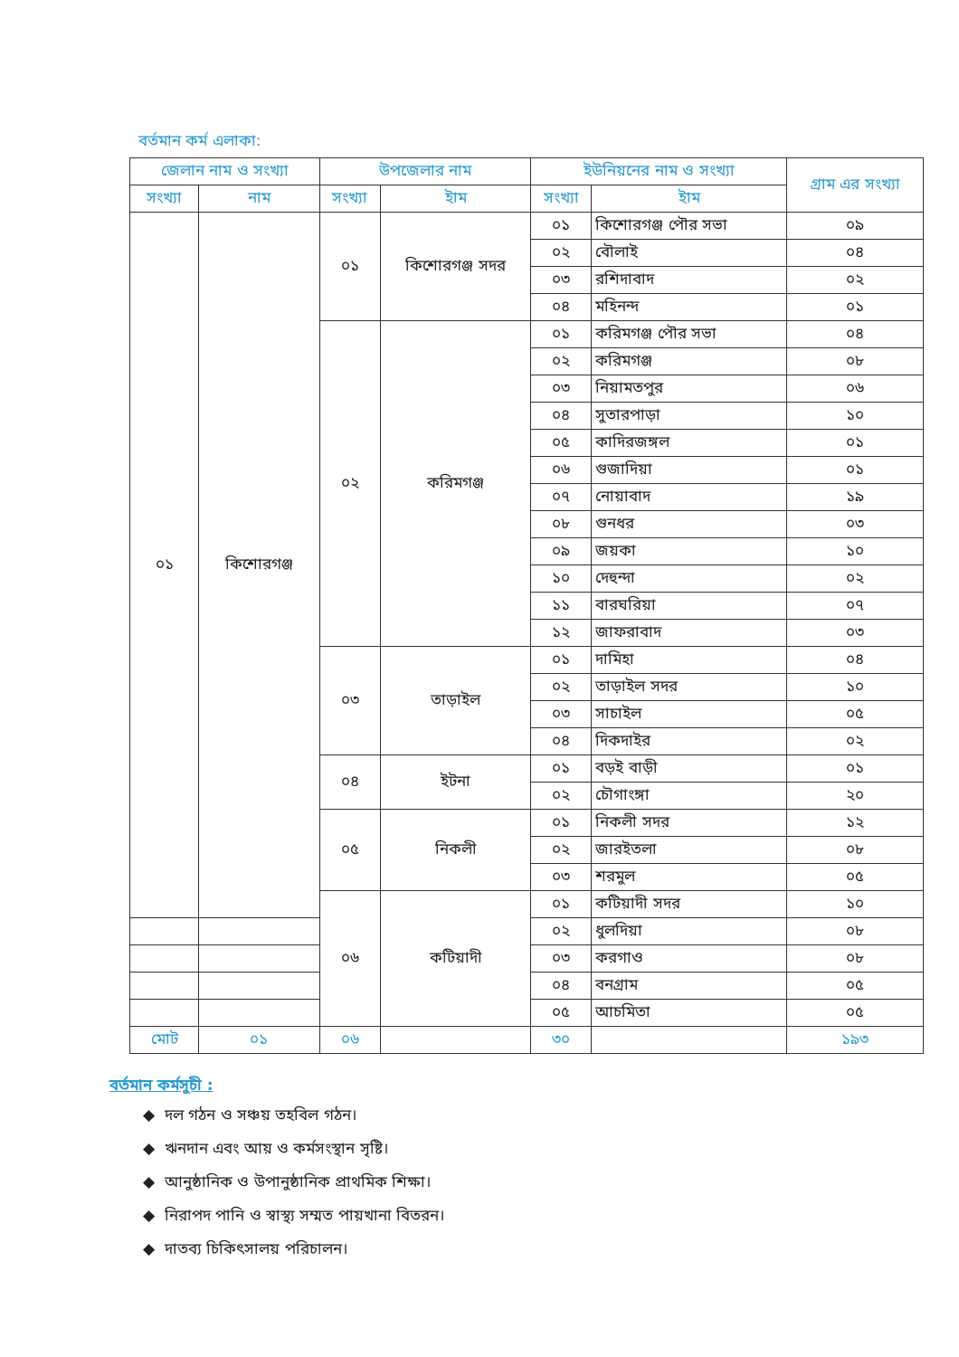বর্তমান কর্ম এলাকা:
| জেলান নাম ও সংখ্যা | | উপজেলার নাম | | ইউনিয়নের নাম ও সংখ্যা | | গ্রাম এর সংখ্যা |
| --- | --- | --- | --- | --- | --- | --- |
| সংখ্যা | নাম | সংখ্যা | ইাম | সংখ্যা | ইাম | |
| ০১ | কিশোরগঞ্জ | ০১ | কিশোরগঞ্জ সদর | ০১ | কিশোরগঞ্জ পৌর সভা | ০৯ |
| | | | | ০২ | বৌলাই | ০৪ |
| | | | | ০৩ | রশিদাবাদ | ০২ |
| | | | | ০৪ | মহিনন্দ | ০১ |
| | | ০২ | করিমগঞ্জ | ০১ | করিমগঞ্জ পৌর সভা | ০৪ |
| | | | | ০২ | করিমগঞ্জ | ০৮ |
| | | | | ০৩ | নিয়ামতপুর | ০৬ |
| | | | | ০৪ | সুতারপাড়া | ১০ |
| | | | | ০৫ | কাদিরজঙ্গল | ০১ |
| | | | | ০৬ | গুজাদিয়া | ০১ |
| | | | | ০৭ | নোয়াবাদ | ১৯ |
| | | | | ০৮ | গুনধর | ০৩ |
| | | | | ০৯ | জয়কা | ১০ |
| | | | | ১০ | দেহুন্দা | ০২ |
| | | | | ১১ | বারঘরিয়া | ০৭ |
| | | | | ১২ | জাফরাবাদ | ০৩ |
| | | ০৩ | তাড়াইল | ০১ | দামিহা | ০৪ |
| | | | | ০২ | তাড়াইল সদর | ১০ |
| | | | | ০৩ | সাচাইল | ০৫ |
| | | | | ০৪ | দিকদাইর | ০২ |
| | | ০৪ | ইটনা | ০১ | বড়ই বাড়ী | ০১ |
| | | | | ০২ | চৌগাংঙ্গা | ২০ |
| | | ০৫ | নিকলী | ০১ | নিকলী সদর | ১২ |
| | | | | ০২ | জারইতলা | ০৮ |
| | | | | ০৩ | শরমুল | ০৫ |
| | | ০৬ | কটিয়াদী | ০১ | কটিয়াদী সদর | ১০ |
| | | | | ০২ | ধুলদিয়া | ০৮ |
| | | | | ০৩ | করগাও | ০৮ |
| | | | | ০৪ | বনগ্রাম | ০৫ |
| | | | | ০৫ | আচমিতা | ০৫ |
| মোট | ০১ | ০৬ | | ৩০ | | ১৯৩ |
বর্তমান কর্মসুচী :
◆ দল গঠন ও সঞ্চয় তহবিল গঠন।
◆ ঋনদান এবং আয় ও কর্মসংস্থান সৃষ্টি।
◆ আনুষ্ঠানিক ও উপানুষ্ঠানিক প্রাথমিক শিক্ষা।
◆ নিরাপদ পানি ও স্বাস্থ্য সম্মত পায়খানা বিতরন।
◆ দাতব্য চিকিৎসালয় পরিচালন।